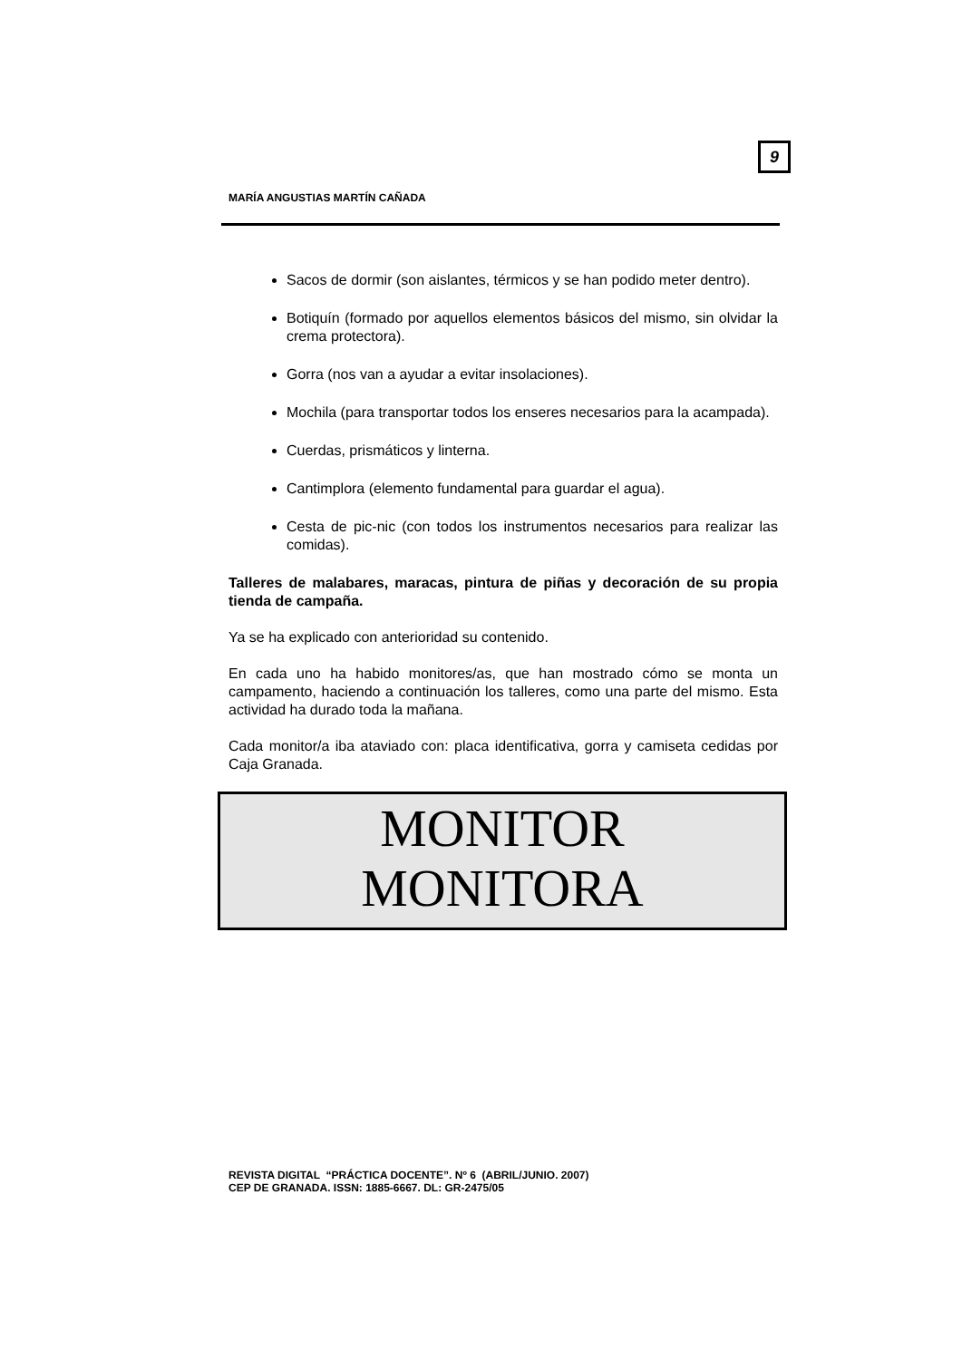9
MARÍA ANGUSTIAS MARTÍN CAÑADA
Sacos de dormir (son aislantes, térmicos y se han podido meter dentro).
Botiquín (formado por aquellos elementos básicos del mismo, sin olvidar la crema protectora).
Gorra (nos van a ayudar a evitar insolaciones).
Mochila (para transportar todos los enseres necesarios para la acampada).
Cuerdas, prismáticos y linterna.
Cantimplora (elemento fundamental para guardar el agua).
Cesta de pic-nic (con todos los instrumentos necesarios para realizar las comidas).
Talleres de malabares, maracas, pintura de piñas y decoración de su propia tienda de campaña.
Ya se ha explicado con anterioridad su contenido.
En cada uno ha habido monitores/as, que han mostrado cómo se monta un campamento, haciendo a continuación los talleres, como una parte del mismo. Esta actividad ha durado toda la mañana.
Cada monitor/a iba ataviado con: placa identificativa, gorra y camiseta cedidas por Caja Granada.
MONITOR
MONITORA
REVISTA DIGITAL “PRÁCTICA DOCENTE”. Nº 6 (ABRIL/JUNIO. 2007)
CEP DE GRANADA. ISSN: 1885-6667. DL: GR-2475/05